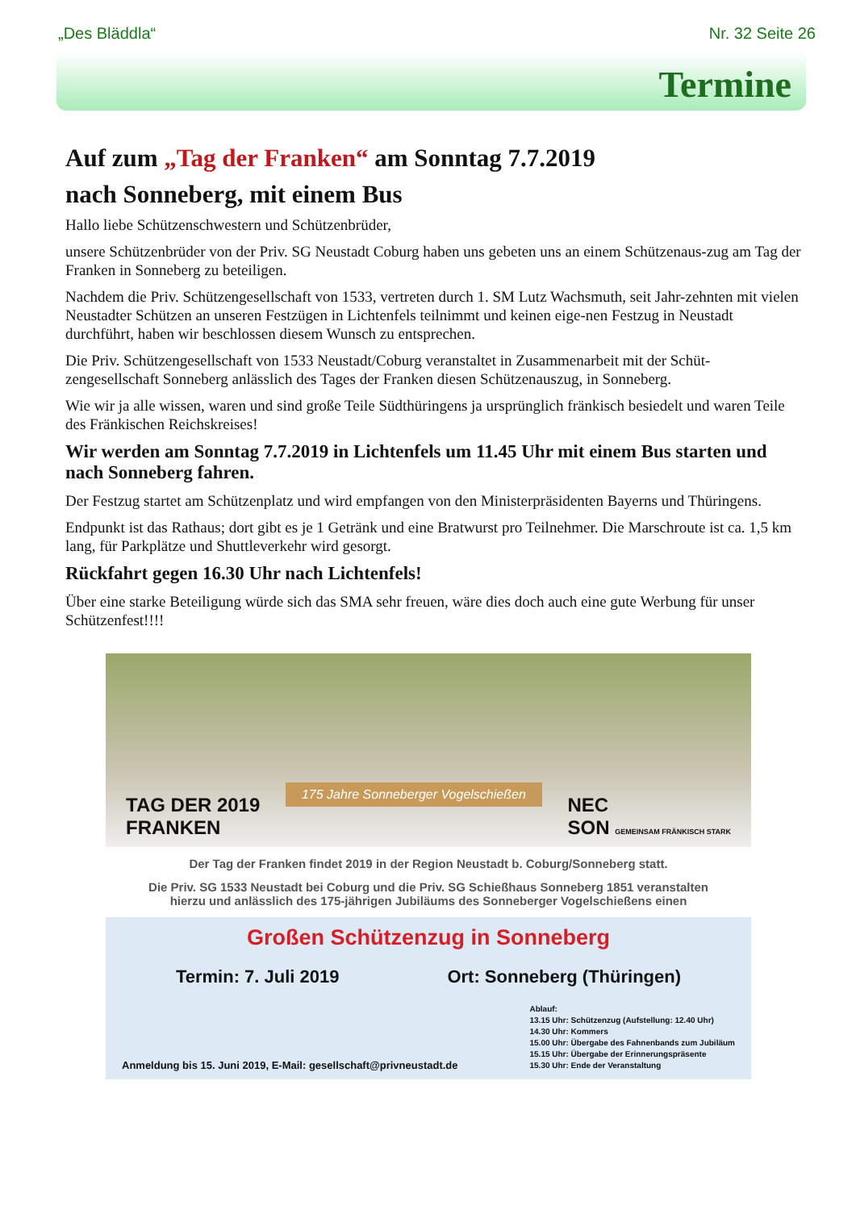„Des Bläddla“Nr. 32 Seite 26
Termine
Auf zum „Tag der Franken“ am Sonntag 7.7.2019
nach Sonneberg, mit einem Bus
Hallo liebe Schützenschwestern und Schützenbrüder,
unsere Schützenbrüder von der Priv. SG Neustadt Coburg haben uns gebeten uns an einem Schützenaus-zug am Tag der Franken in Sonneberg zu beteiligen.
Nachdem die Priv. Schützengesellschaft von 1533, vertreten durch 1. SM Lutz Wachsmuth, seit Jahr-zehnten mit vielen Neustadter Schützen an unseren Festzügen in Lichtenfels teilnimmt und keinen eige-nen Festzug in Neustadt durchführt, haben wir beschlossen diesem Wunsch zu entsprechen.
Die Priv. Schützengesellschaft von 1533 Neustadt/Coburg veranstaltet in Zusammenarbeit mit der Schüt-zengesellschaft Sonneberg anlässlich des Tages der Franken diesen Schützenauszug, in Sonneberg.
Wie wir ja alle wissen, waren und sind große Teile Südthüringens ja ursprünglich fränkisch besiedelt und waren Teile des Fränkischen Reichskreises!
Wir werden am Sonntag 7.7.2019 in Lichtenfels um 11.45 Uhr mit einem Bus starten und nach Sonneberg fahren.
Der Festzug startet am Schützenplatz und wird empfangen von den Ministerpräsidenten Bayerns und Thüringens.
Endpunkt ist das Rathaus; dort gibt es je 1 Getränk und eine Bratwurst pro Teilnehmer. Die Marschroute ist ca. 1,5 km lang, für Parkplätze und Shuttleverkehr wird gesorgt.
Rückfahrt gegen 16.30 Uhr nach Lichtenfels!
Über eine starke Beteiligung würde sich das SMA sehr freuen, wäre dies doch auch eine gute Werbung für unser Schützenfest!!!!
TAG DER 2019
FRANKEN 175 Jahre Sonneberger Vogelschießen NEC
SON GEMEINSAM FRÄNKISCH STARK
Der Tag der Franken findet 2019 in der Region Neustadt b. Coburg/Sonneberg statt.
Die Priv. SG 1533 Neustadt bei Coburg und die Priv. SG Schießhaus Sonneberg 1851 veranstalten
hierzu und anlässlich des 175-jährigen Jubiläums des Sonneberger Vogelschießens einen
Großen Schützenzug in Sonneberg
Termin: 7. Juli 2019 Ort: Sonneberg (Thüringen)
Anmeldung bis 15. Juni 2019, E-Mail: gesellschaft@privneustadt.de
Ablauf:
13.15 Uhr: Schützenzug (Aufstellung: 12.40 Uhr)
14.30 Uhr: Kommers
15.00 Uhr: Übergabe des Fahnenbands zum Jubiläum
15.15 Uhr: Übergabe der Erinnerungspräsente
15.30 Uhr: Ende der Veranstaltung